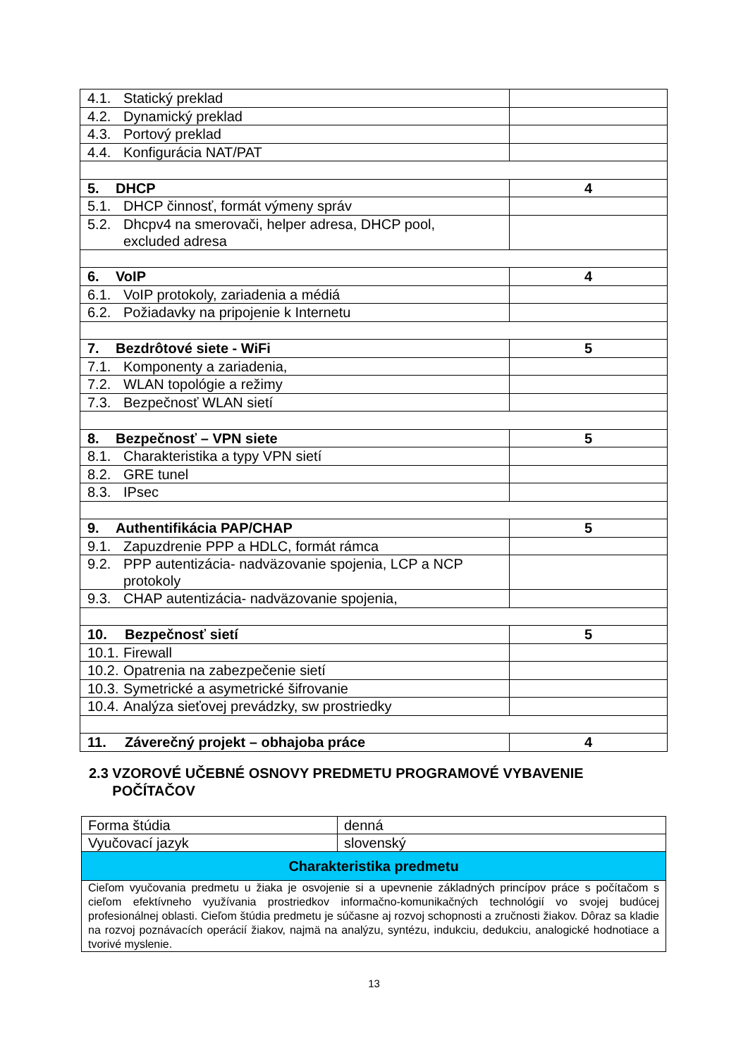| 4.1. Statický preklad | |
| 4.2. Dynamický preklad | |
| 4.3. Portový preklad | |
| 4.4. Konfigurácia NAT/PAT | |
| 5. DHCP | 4 |
| 5.1. DHCP činnosť, formát výmeny správ | |
| 5.2. Dhcpv4 na smerovači, helper adresa, DHCP pool, excluded adresa | |
| 6. VoIP | 4 |
| 6.1. VoIP protokoly, zariadenia a médiá | |
| 6.2. Požiadavky na pripojenie k Internetu | |
| 7. Bezdrôtové siete - WiFi | 5 |
| 7.1. Komponenty a zariadenia, | |
| 7.2. WLAN topológie a režimy | |
| 7.3. Bezpečnosť WLAN sietí | |
| 8. Bezpečnosť – VPN siete | 5 |
| 8.1. Charakteristika a typy VPN sietí | |
| 8.2. GRE tunel | |
| 8.3. IPsec | |
| 9. Authentifikácia PAP/CHAP | 5 |
| 9.1. Zapuzdrenie PPP a HDLC, formát rámca | |
| 9.2. PPP autentizácia- nadväzovanie spojenia, LCP a NCP protokoly | |
| 9.3. CHAP autentizácia- nadväzovanie spojenia, | |
| 10. Bezpečnosť sietí | 5 |
| 10.1. Firewall | |
| 10.2. Opatrenia na zabezpečenie sietí | |
| 10.3. Symetrické a asymetrické šifrovanie | |
| 10.4. Analýza sieťovej prevádzky, sw prostriedky | |
| 11. Záverečný projekt – obhajoba práce | 4 |
2.3 VZOROVÉ UČEBNÉ OSNOVY PREDMETU PROGRAMOVÉ VYBAVENIE
POČÍTAČOV
| Forma štúdia | denná |
| Vyučovací jazyk | slovenský |
| Charakteristika predmetu | |
| Cieľom vyučovania predmetu u žiaka je osvojenie si a upevnenie základných princípov práce s počítačom s cieľom efektívneho využívania prostriedkov informačno-komunikačných technológií vo svojej budúcej profesionálnej oblasti. Cieľom štúdia predmetu je súčasne aj rozvoj schopnosti a zručnosti žiakov. Dôraz sa kladie na rozvoj poznávacích operácií žiakov, najmä na analýzu, syntézu, indukciu, dedukciu, analogické hodnotiace a tvorivé myslenie. | |
13